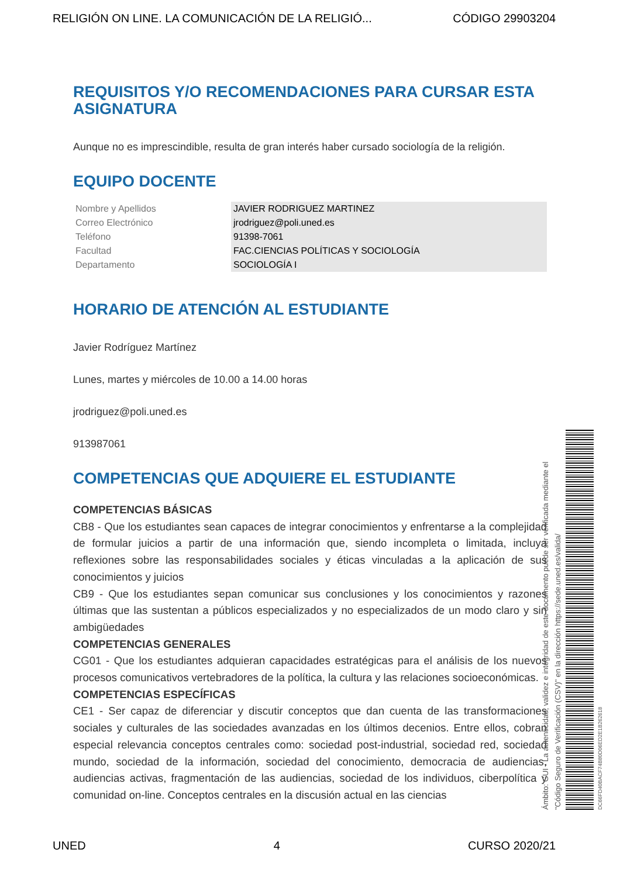RELIGIÓN ON LINE. LA COMUNICACIÓN DE LA RELIGIÓ... CÓDIGO 29903204
REQUISITOS Y/O RECOMENDACIONES PARA CURSAR ESTA ASIGNATURA
Aunque no es imprescindible, resulta de gran interés haber cursado sociología de la religión.
EQUIPO DOCENTE
| Nombre y Apellidos | JAVIER RODRIGUEZ MARTINEZ |
| Correo Electrónico | jrodriguez@poli.uned.es |
| Teléfono | 91398-7061 |
| Facultad | FAC.CIENCIAS POLÍTICAS Y SOCIOLOGÍA |
| Departamento | SOCIOLOGÍA I |
HORARIO DE ATENCIÓN AL ESTUDIANTE
Javier Rodríguez Martínez
Lunes, martes y miércoles de 10.00 a 14.00 horas
jrodriguez@poli.uned.es
913987061
COMPETENCIAS QUE ADQUIERE EL ESTUDIANTE
COMPETENCIAS BÁSICAS
CB8 - Que los estudiantes sean capaces de integrar conocimientos y enfrentarse a la complejidad de formular juicios a partir de una información que, siendo incompleta o limitada, incluya reflexiones sobre las responsabilidades sociales y éticas vinculadas a la aplicación de sus conocimientos y juicios
CB9 - Que los estudiantes sepan comunicar sus conclusiones y los conocimientos y razones últimas que las sustentan a públicos especializados y no especializados de un modo claro y sin ambigüedades
COMPETENCIAS GENERALES
CG01 - Que los estudiantes adquieran capacidades estratégicas para el análisis de los nuevos procesos comunicativos vertebradores de la política, la cultura y las relaciones socioeconómicas.
COMPETENCIAS ESPECÍFICAS
CE1 - Ser capaz de diferenciar y discutir conceptos que dan cuenta de las transformaciones sociales y culturales de las sociedades avanzadas en los últimos decenios. Entre ellos, cobran especial relevancia conceptos centrales como: sociedad post-industrial, sociedad red, sociedad mundo, sociedad de la información, sociedad del conocimiento, democracia de audiencias, audiencias activas, fragmentación de las audiencias, sociedad de los individuos, ciberpolítica y comunidad on-line. Conceptos centrales en la discusión actual en las ciencias
Ámbito: GUI - La autenticidad, validez e integridad de este documento puede ser verificada mediante el
"Código Seguro de Verificación (CSV)" en la dirección https://sede.uned.es/valida/
DC66FD40BACF74B80D06ED2E1B262618
UNED 4 CURSO 2020/21